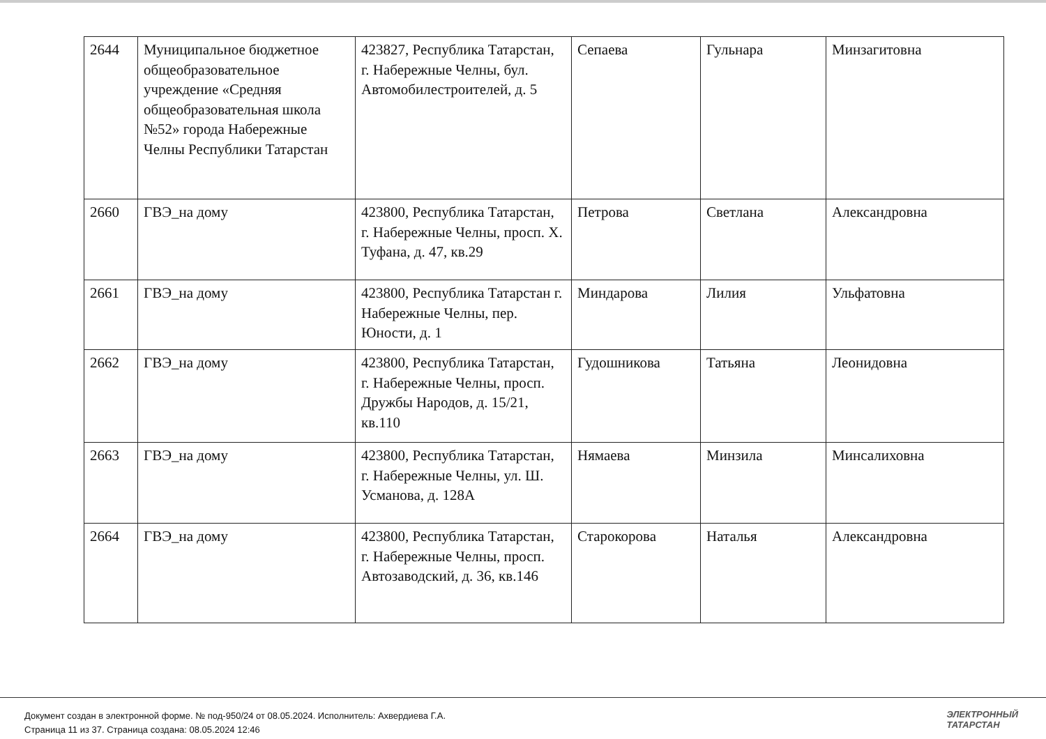| 2644 | Муниципальное бюджетное общеобразовательное учреждение «Средняя общеобразовательная школа №52» города Набережные Челны Республики Татарстан | 423827, Республика Татарстан, г. Набережные Челны, бул. Автомобилестроителей, д. 5 | Сепаева | Гульнара | Минзагитовна |
| 2660 | ГВЭ_на дому | 423800, Республика Татарстан, г. Набережные Челны, просп. Х. Туфана, д. 47, кв.29 | Петрова | Светлана | Александровна |
| 2661 | ГВЭ_на дому | 423800, Республика Татарстан г. Набережные Челны, пер. Юности, д. 1 | Миндарова | Лилия | Ульфатовна |
| 2662 | ГВЭ_на дому | 423800, Республика Татарстан, г. Набережные Челны, просп. Дружбы Народов, д. 15/21, кв.110 | Гудошникова | Татьяна | Леонидовна |
| 2663 | ГВЭ_на дому | 423800, Республика Татарстан, г. Набережные Челны, ул. Ш. Усманова, д. 128А | Нямаева | Минзила | Минсалиховна |
| 2664 | ГВЭ_на дому | 423800, Республика Татарстан, г. Набережные Челны, просп. Автозаводский, д. 36, кв.146 | Старокорова | Наталья | Александровна |
Документ создан в электронной форме. № под-950/24 от 08.05.2024. Исполнитель: Ахвердиева Г.А.
Страница 11 из 37. Страница создана: 08.05.2024 12:46
ЭЛЕКТРОННЫЙ
ТАТАРСТАН